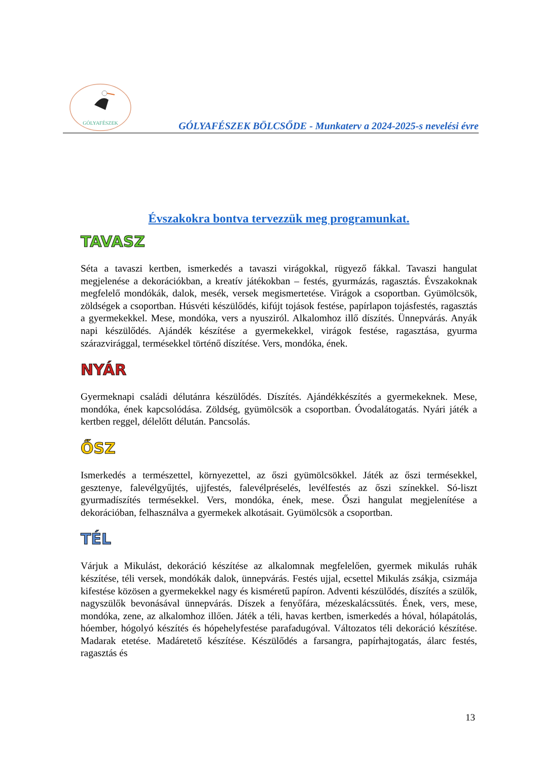GÓLYAFÉSZEK
GÓLYAFÉSZEK BÖLCSŐDE - Munkaterv a 2024-2025-s nevelési évre
Évszakokra bontva tervezzük meg programunkat.
TAVASZ
Séta a tavaszi kertben, ismerkedés a tavaszi virágokkal, rügyező fákkal. Tavaszi hangulat megjelenése a dekorációkban, a kreatív játékokban – festés, gyurmázás, ragasztás. Évszakoknak megfelelő mondókák, dalok, mesék, versek megismertetése. Virágok a csoportban. Gyümölcsök, zöldségek a csoportban. Húsvéti készülődés, kifújt tojások festése, papírlapon tojásfestés, ragasztás a gyermekekkel. Mese, mondóka, vers a nyusziról. Alkalomhoz illő díszítés. Ünnepvárás. Anyák napi készülődés. Ajándék készítése a gyermekekkel, virágok festése, ragasztása, gyurma szárazvirággal, termésekkel történő díszítése. Vers, mondóka, ének.
NYÁR
Gyermeknapi családi délutánra készülődés. Díszítés. Ajándékkészítés a gyermekeknek. Mese, mondóka, ének kapcsolódása. Zöldség, gyümölcsök a csoportban. Óvodalátogatás. Nyári játék a kertben reggel, délelőtt délután. Pancsolás.
ŐSZ
Ismerkedés a természettel, környezettel, az őszi gyümölcsökkel. Játék az őszi termésekkel, gesztenye, falevélgyűjtés, ujjfestés, falevélpréselés, levélfestés az őszi színekkel. Só-liszt gyurmadíszítés termésekkel. Vers, mondóka, ének, mese. Őszi hangulat megjelenítése a dekorációban, felhasználva a gyermekek alkotásait. Gyümölcsök a csoportban.
TÉL
Várjuk a Mikulást, dekoráció készítése az alkalomnak megfelelően, gyermek mikulás ruhák készítése, téli versek, mondókák dalok, ünnepvárás. Festés ujjal, ecsettel Mikulás zsákja, csizmája kifestése közösen a gyermekekkel nagy és kisméretű papíron. Adventi készülődés, díszítés a szülők, nagyszülők bevonásával ünnepvárás. Díszek a fenyőfára, mézeskalácssütés. Ének, vers, mese, mondóka, zene, az alkalomhoz illően. Játék a téli, havas kertben, ismerkedés a hóval, hólapátolás, hóember, hógolyó készítés és hópehelyfestése parafadugóval. Változatos téli dekoráció készítése. Madarak etetése. Madáretető készítése. Készülődés a farsangra, papírhajtogatás, álarc festés, ragasztás és
13